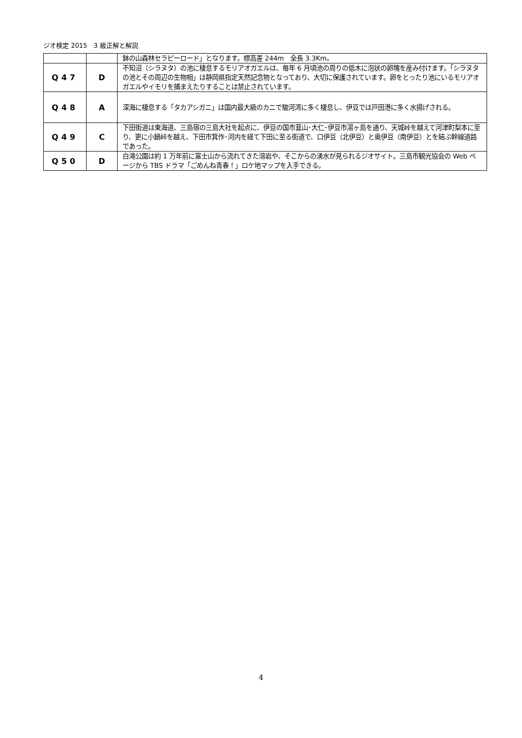ジオ検定 2015　3 級正解と解説
| | | 鉢の山森林セラピーロード」となります。標高差 244m 全長 3.3Km。 |
| Q47 | D | 不知沼（シラヌタ）の池に棲息するモリアオガエルは、毎年 6 月頃池の周りの低木に泡状の卵塊を産み付けます。「シラヌタの池とその周辺の生物相」は静岡県指定天然記念物となっており、大切に保護されています。卵をとったり池にいるモリアオガエルやイモリを捕まえたりすることは禁止されています。 |
| Q48 | A | 深海に棲息する「タカアシガニ」は国内最大級のカニで駿河湾に多く棲息し、伊豆では戸田港に多く水揚げされる。 |
| Q49 | C | 下田街道は東海道、三島宿の三島大社を起点に、伊豆の国市韮山･大仁･伊豆市湯ヶ島を通り、天城峠を越えて河津町梨本に至り、更に小鍋峠を越え、下田市箕作･河内を経て下田に至る街道で、口伊豆（北伊豆）と奥伊豆（南伊豆）とを結ぶ幹線道路であった。 |
| Q50 | D | 白滝公園は約 1 万年前に富士山から流れてきた溶岩や、そこからの湧水が見られるジオサイト。三島市観光協会の Web ページから TBS ドラマ「ごめんね青春！」ロケ地マップを入手できる。 |
4